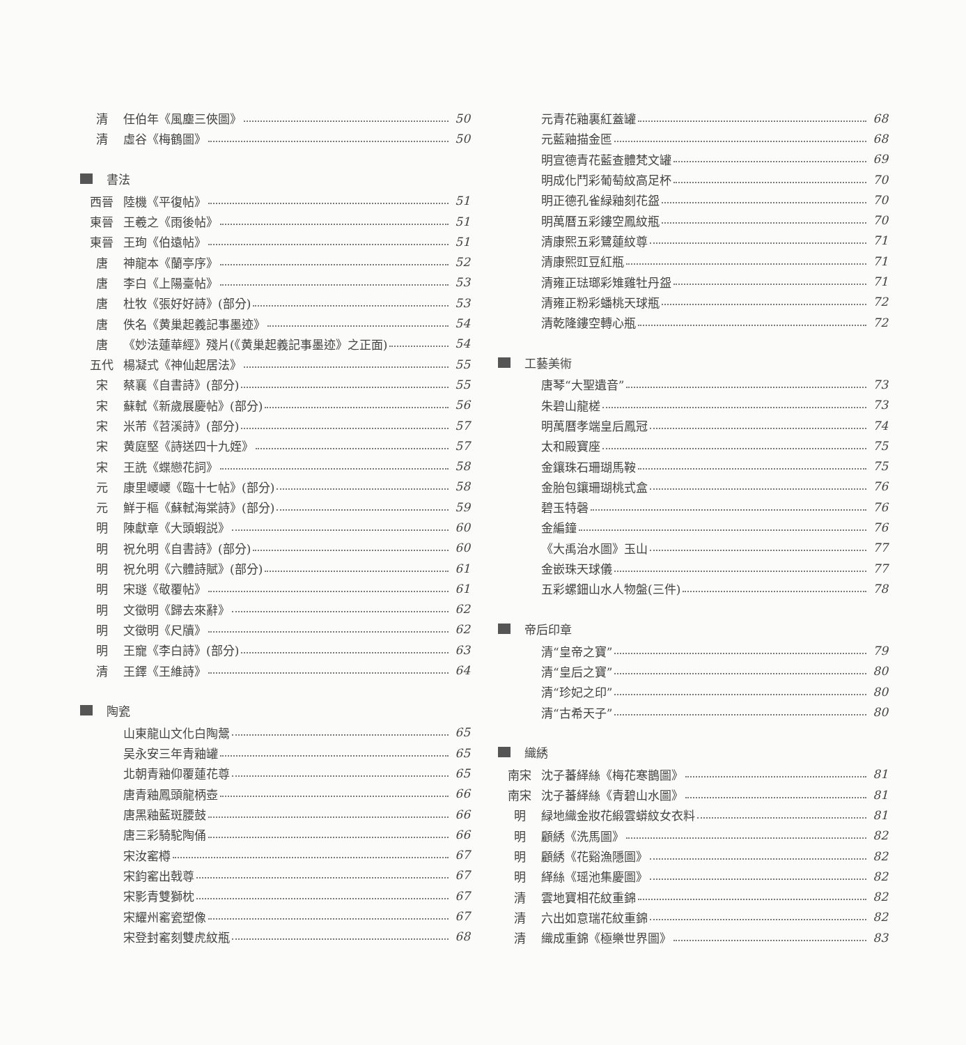清 任伯年《風塵三俠圖》 50
清 虛谷《梅鶴圖》 50
書法
西晉 陸機《平復帖》 51
東晉 王羲之《雨後帖》 51
東晉 王珣《伯遠帖》 51
唐 神龍本《蘭亭序》 52
唐 李白《上陽臺帖》 53
唐 杜牧《張好好詩》(部分) 53
唐 佚名《黄巢起義記事墨迹》 54
唐 《妙法蓮華經》殘片(《黄巢起義記事墨迹》之正面) 54
五代 楊凝式《神仙起居法》 55
宋 蔡襄《自書詩》(部分) 55
宋 蘇軾《新歲展慶帖》(部分) 56
宋 米芾《苕溪詩》(部分) 57
宋 黄庭堅《詩送四十九姪》 57
宋 王詵《蝶戀花詞》 58
元 康里巎巎《臨十七帖》(部分) 58
元 鮮于樞《蘇軾海棠詩》(部分) 59
明 陳獻章《大頭蝦説》 60
明 祝允明《自書詩》(部分) 60
明 祝允明《六體詩賦》(部分) 61
明 宋璲《敬覆帖》 61
明 文徵明《歸去來辭》 62
明 文徵明《尺牘》 62
明 王寵《李白詩》(部分) 63
清 王鐸《王維詩》 64
陶瓷
山東龍山文化白陶鬶 65
吴永安三年青釉罐 65
北朝青釉仰覆蓮花尊 65
唐青釉鳳頭龍柄壺 66
唐黑釉藍斑腰鼓 66
唐三彩騎駝陶俑 66
宋汝窰樽 67
宋鈞窰出戟尊 67
宋影青雙獅枕 67
宋耀州窰瓷塑像 67
宋登封窰刻雙虎紋瓶 68
元青花釉裏紅蓋罐 68
元藍釉描金匜 68
明宣德青花藍查體梵文罐 69
明成化鬥彩葡萄紋高足杯 70
明正德孔雀緑釉刻花盌 70
明萬曆五彩鏤空鳳紋瓶 70
清康熙五彩鷺蓮紋尊 71
清康熙豇豆紅瓶 71
清雍正琺瑯彩雉雞牡丹盌 71
清雍正粉彩蟠桃天球瓶 72
清乾隆鏤空轉心瓶 72
工藝美術
唐琴“大聖遺音” 73
朱碧山龍槎 73
明萬曆孝端皇后鳳冠 74
太和殿寶座 75
金鑲珠石珊瑚馬鞍 75
金胎包鑲珊瑚桃式盒 76
碧玉特磬 76
金編鐘 76
《大禹治水圖》玉山 77
金嵌珠天球儀 77
五彩螺鈿山水人物盤(三件) 78
帝后印章
清“皇帝之寶” 79
清“皇后之寶” 80
清“珍妃之印” 80
清“古希天子” 80
織綉
南宋 沈子蕃緙絲《梅花寒鵲圖》 81
南宋 沈子蕃緙絲《青碧山水圖》 81
明 緑地織金妝花緞雲蟒紋女衣料 81
明 顧綉《洗馬圖》 82
明 顧綉《花谿漁隱圖》 82
明 緙絲《瑶池集慶圖》 82
清 雲地寶相花紋重錦 82
清 六出如意瑞花紋重錦 82
清 織成重錦《極樂世界圖》 83